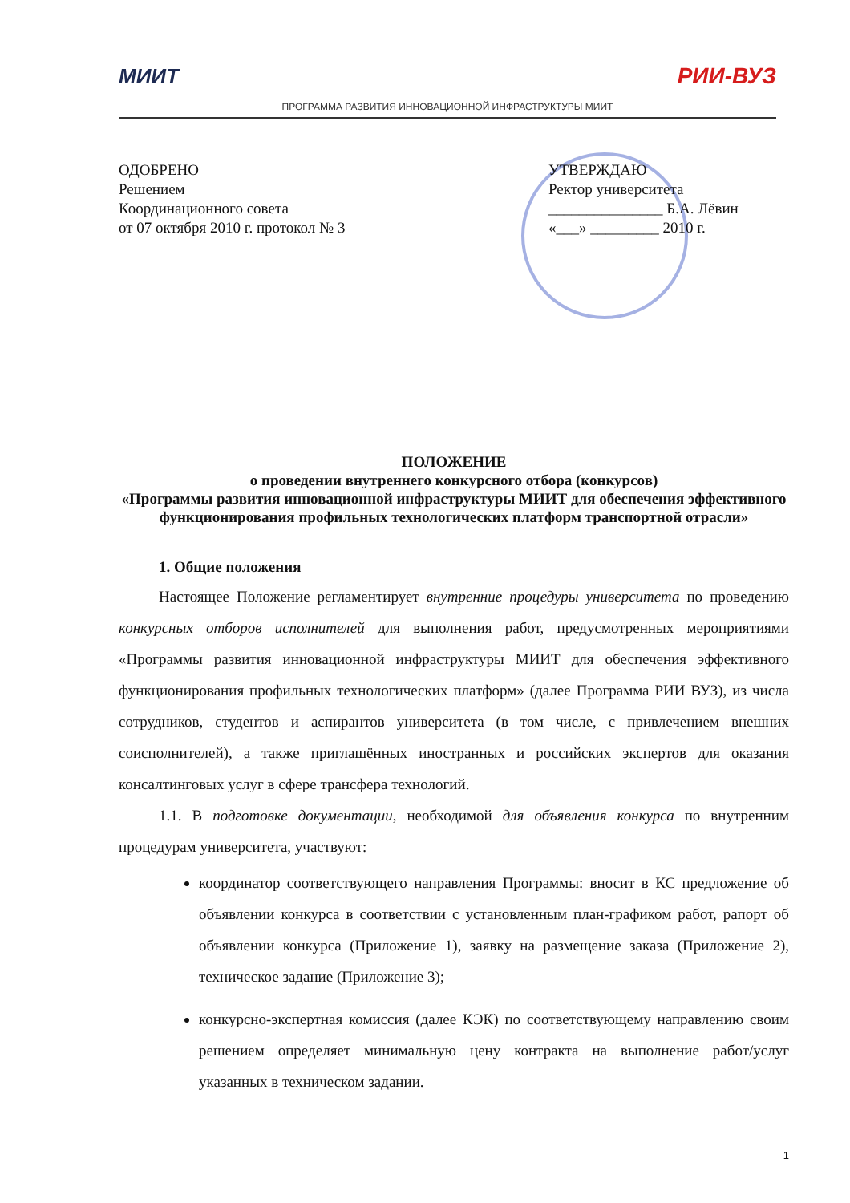МИИТ РИИ-ВУЗ
ПРОГРАММА РАЗВИТИЯ ИННОВАЦИОННОЙ ИНФРАСТРУКТУРЫ МИИТ
ОДОБРЕНО
Решением
Координационного совета
от 07 октября 2010 г. протокол № 3
УТВЕРЖДАЮ
Ректор университета
_______________ Б.А. Лёвин
«___» _________ 2010 г.
ПОЛОЖЕНИЕ
о проведении внутреннего конкурсного отбора (конкурсов)
«Программы развития инновационной инфраструктуры МИИТ для обеспечения эффективного функционирования профильных технологических платформ транспортной отрасли»
1. Общие положения
Настоящее Положение регламентирует внутренние процедуры университета по проведению конкурсных отборов исполнителей для выполнения работ, предусмотренных мероприятиями «Программы развития инновационной инфраструктуры МИИТ для обеспечения эффективного функционирования профильных технологических платформ» (далее Программа РИИ ВУЗ), из числа сотрудников, студентов и аспирантов университета (в том числе, с привлечением внешних соисполнителей), а также приглашённых иностранных и российских экспертов для оказания консалтинговых услуг в сфере трансфера технологий.
1.1. В подготовке документации, необходимой для объявления конкурса по внутренним процедурам университета, участвуют:
координатор соответствующего направления Программы: вносит в КС предложение об объявлении конкурса в соответствии с установленным план-графиком работ, рапорт об объявлении конкурса (Приложение 1), заявку на размещение заказа (Приложение 2), техническое задание (Приложение 3);
конкурсно-экспертная комиссия (далее КЭК) по соответствующему направлению своим решением определяет минимальную цену контракта на выполнение работ/услуг указанных в техническом задании.
1